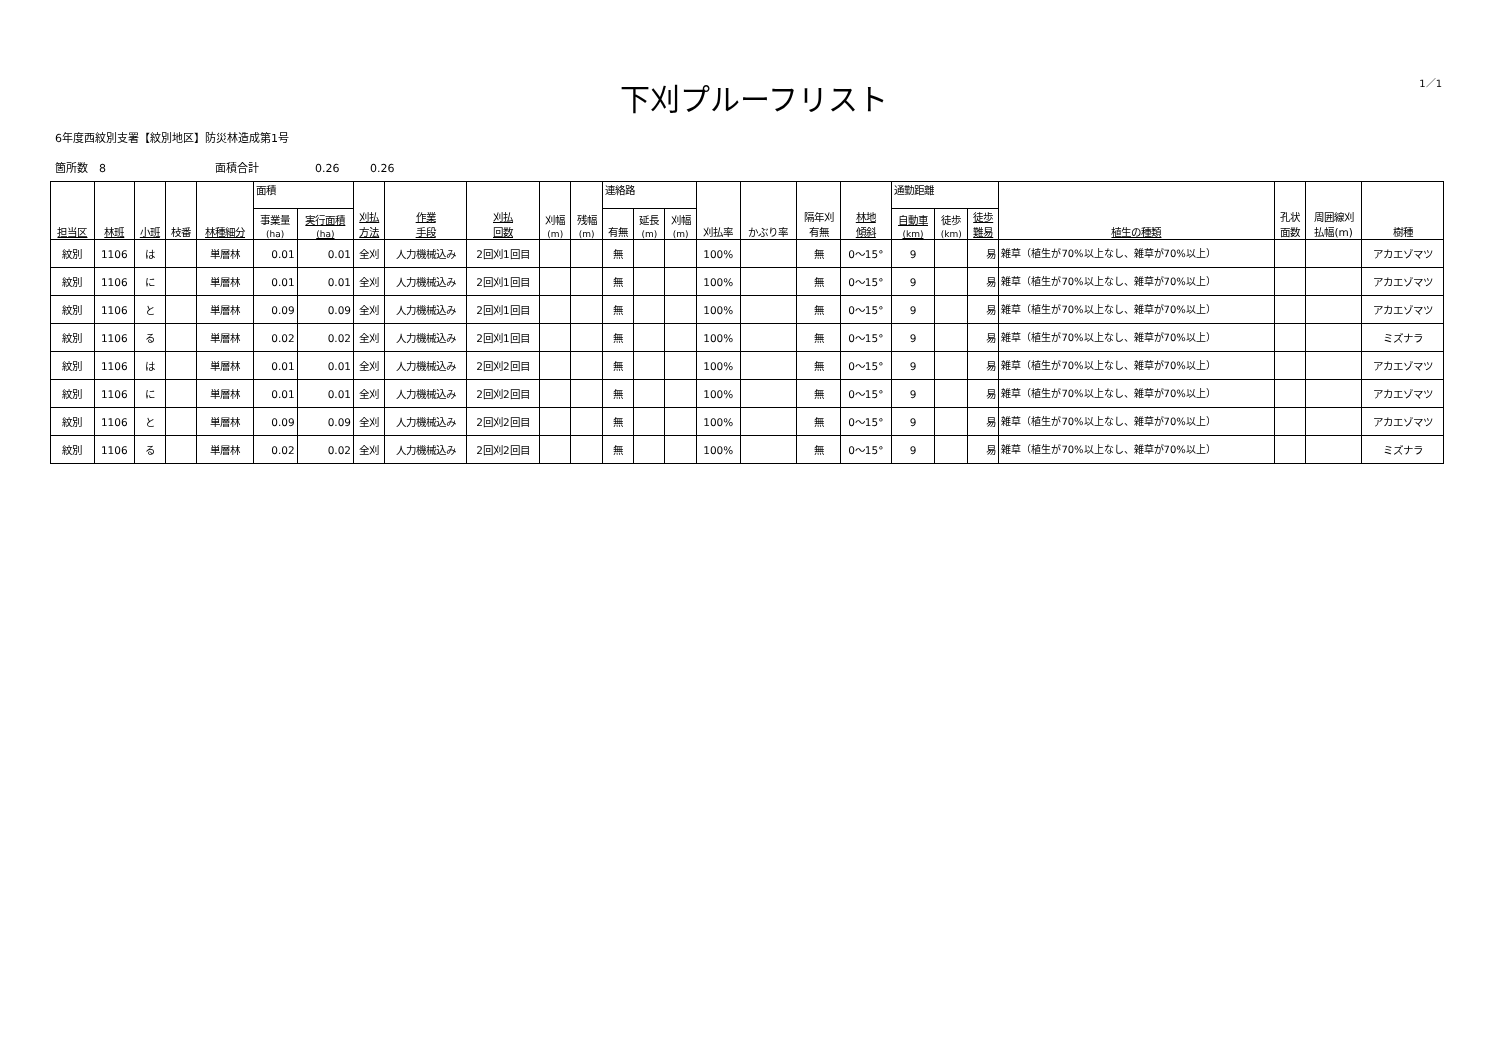下刈プルーフリスト
1／1
6年度西紋別支署【紋別地区】防災林造成第1号
箇所数　8 面積合計 0.26 0.26
| 担当区 | 林班 | 小班 | 枝番 | 林種細分 | 面積 | | 刈払 方法 | 作業 手段 | 刈払 回数 | 刈幅 (m) | 残幅 (m) | 連絡路 | | | 刈払率 | かぶり率 | 隔年刈 有無 | 林地 傾斜 | 通勤距離 | | | 植生の種類 | 孔状 面数 | 周囲線刈 払幅(m) | 樹種 |
| --- | --- | --- | --- | --- | --- | --- | --- | --- | --- | --- | --- | --- | --- | --- | --- | --- | --- | --- | --- | --- | --- | --- | --- | --- | --- |
| | | | | | 事業量 (ha) | 実行面積 (ha) | | | | | | 有無 | 延長 (m) | 刈幅 (m) | | | | | 自動車 (km) | 徒歩 (km) | 徒歩 難易 | | | | |
| 紋別 | 1106 | は | | 単層林 | 0.01 | 0.01 | 全刈 | 人力機械込み | 2回刈1回目 | | | 無 | | | 100% | | 無 | 0～15° | 9 | | 易 | 雑草（植生が70%以上なし、雑草が70%以上） | | | アカエゾマツ |
| 紋別 | 1106 | に | | 単層林 | 0.01 | 0.01 | 全刈 | 人力機械込み | 2回刈1回目 | | | 無 | | | 100% | | 無 | 0～15° | 9 | | 易 | 雑草（植生が70%以上なし、雑草が70%以上） | | | アカエゾマツ |
| 紋別 | 1106 | と | | 単層林 | 0.09 | 0.09 | 全刈 | 人力機械込み | 2回刈1回目 | | | 無 | | | 100% | | 無 | 0～15° | 9 | | 易 | 雑草（植生が70%以上なし、雑草が70%以上） | | | アカエゾマツ |
| 紋別 | 1106 | る | | 単層林 | 0.02 | 0.02 | 全刈 | 人力機械込み | 2回刈1回目 | | | 無 | | | 100% | | 無 | 0～15° | 9 | | 易 | 雑草（植生が70%以上なし、雑草が70%以上） | | | ミズナラ |
| 紋別 | 1106 | は | | 単層林 | 0.01 | 0.01 | 全刈 | 人力機械込み | 2回刈2回目 | | | 無 | | | 100% | | 無 | 0～15° | 9 | | 易 | 雑草（植生が70%以上なし、雑草が70%以上） | | | アカエゾマツ |
| 紋別 | 1106 | に | | 単層林 | 0.01 | 0.01 | 全刈 | 人力機械込み | 2回刈2回目 | | | 無 | | | 100% | | 無 | 0～15° | 9 | | 易 | 雑草（植生が70%以上なし、雑草が70%以上） | | | アカエゾマツ |
| 紋別 | 1106 | と | | 単層林 | 0.09 | 0.09 | 全刈 | 人力機械込み | 2回刈2回目 | | | 無 | | | 100% | | 無 | 0～15° | 9 | | 易 | 雑草（植生が70%以上なし、雑草が70%以上） | | | アカエゾマツ |
| 紋別 | 1106 | る | | 単層林 | 0.02 | 0.02 | 全刈 | 人力機械込み | 2回刈2回目 | | | 無 | | | 100% | | 無 | 0～15° | 9 | | 易 | 雑草（植生が70%以上なし、雑草が70%以上） | | | ミズナラ |